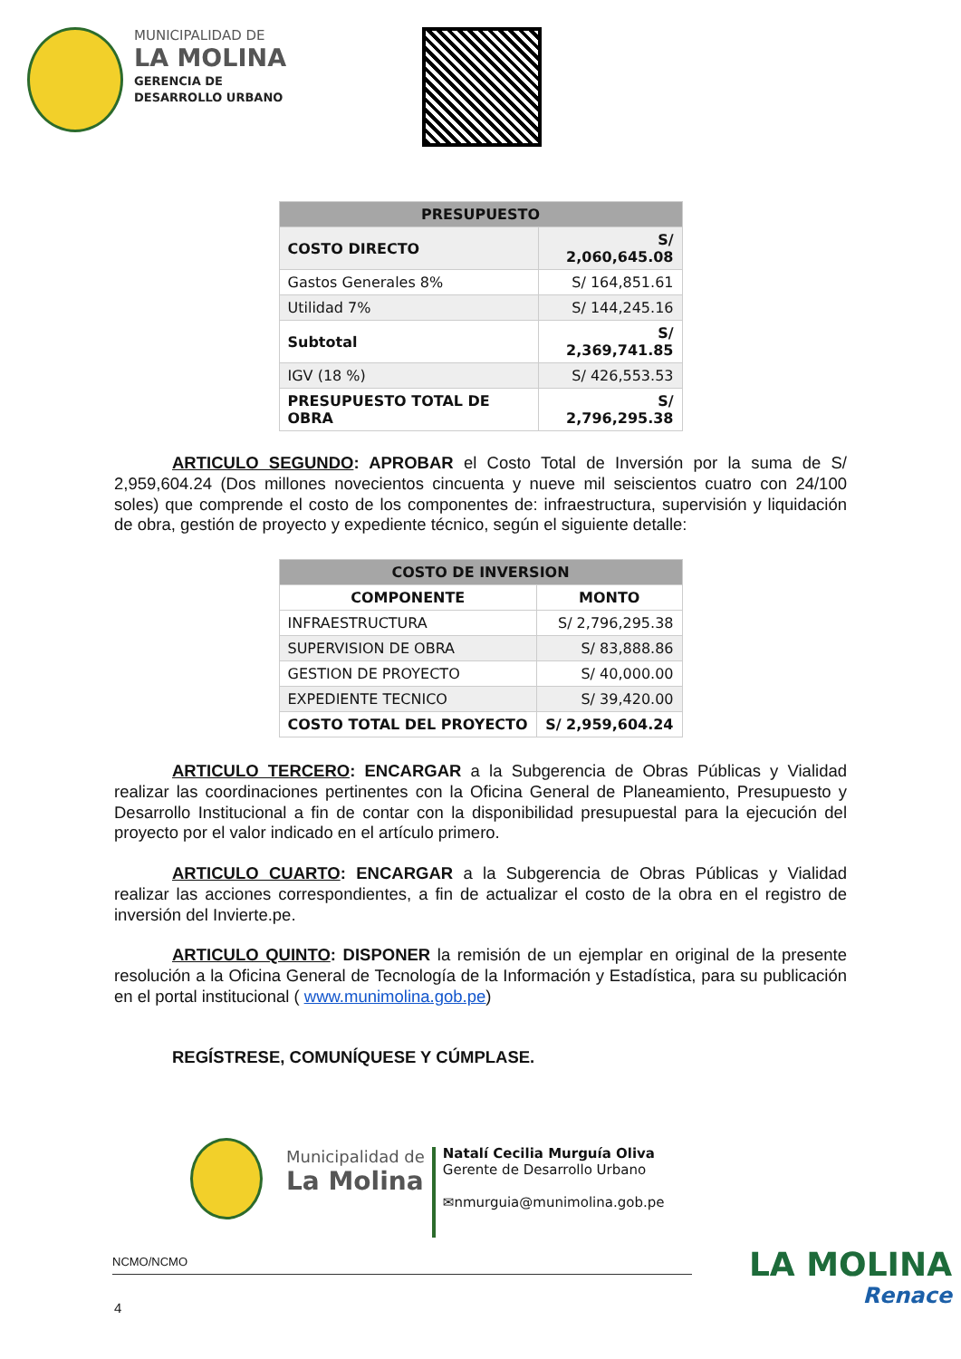MUNICIPALIDAD DE
LA MOLINA
GERENCIA DE
DESARROLLO URBANO
| PRESUPUESTO | |
| --- | --- |
| COSTO DIRECTO | S/ 2,060,645.08 |
| Gastos Generales 8% | S/ 164,851.61 |
| Utilidad 7% | S/ 144,245.16 |
| Subtotal | S/ 2,369,741.85 |
| IGV (18 %) | S/ 426,553.53 |
| PRESUPUESTO TOTAL DE OBRA | S/ 2,796,295.38 |
ARTICULO SEGUNDO: APROBAR el Costo Total de Inversión por la suma de S/ 2,959,604.24 (Dos millones novecientos cincuenta y nueve mil seiscientos cuatro con 24/100 soles) que comprende el costo de los componentes de: infraestructura, supervisión y liquidación de obra, gestión de proyecto y expediente técnico, según el siguiente detalle:
| COSTO DE INVERSION | |
| --- | --- |
| COMPONENTE | MONTO |
| INFRAESTRUCTURA | S/ 2,796,295.38 |
| SUPERVISION DE OBRA | S/ 83,888.86 |
| GESTION DE PROYECTO | S/ 40,000.00 |
| EXPEDIENTE TECNICO | S/ 39,420.00 |
| COSTO TOTAL DEL PROYECTO | S/ 2,959,604.24 |
ARTICULO TERCERO: ENCARGAR a la Subgerencia de Obras Públicas y Vialidad realizar las coordinaciones pertinentes con la Oficina General de Planeamiento, Presupuesto y Desarrollo Institucional a fin de contar con la disponibilidad presupuestal para la ejecución del proyecto por el valor indicado en el artículo primero.
ARTICULO CUARTO: ENCARGAR a la Subgerencia de Obras Públicas y Vialidad realizar las acciones correspondientes, a fin de actualizar el costo de la obra en el registro de inversión del Invierte.pe.
ARTICULO QUINTO: DISPONER la remisión de un ejemplar en original de la presente resolución a la Oficina General de Tecnología de la Información y Estadística, para su publicación en el portal institucional ( www.munimolina.gob.pe)
REGÍSTRESE, COMUNÍQUESE Y CÚMPLASE.
Municipalidad de
La Molina
Natalí Cecilia Murguía Oliva
Gerente de Desarrollo Urbano
✉nmurguia@munimolina.gob.pe
NCMO/NCMO
4
LA MOLINA
Renace